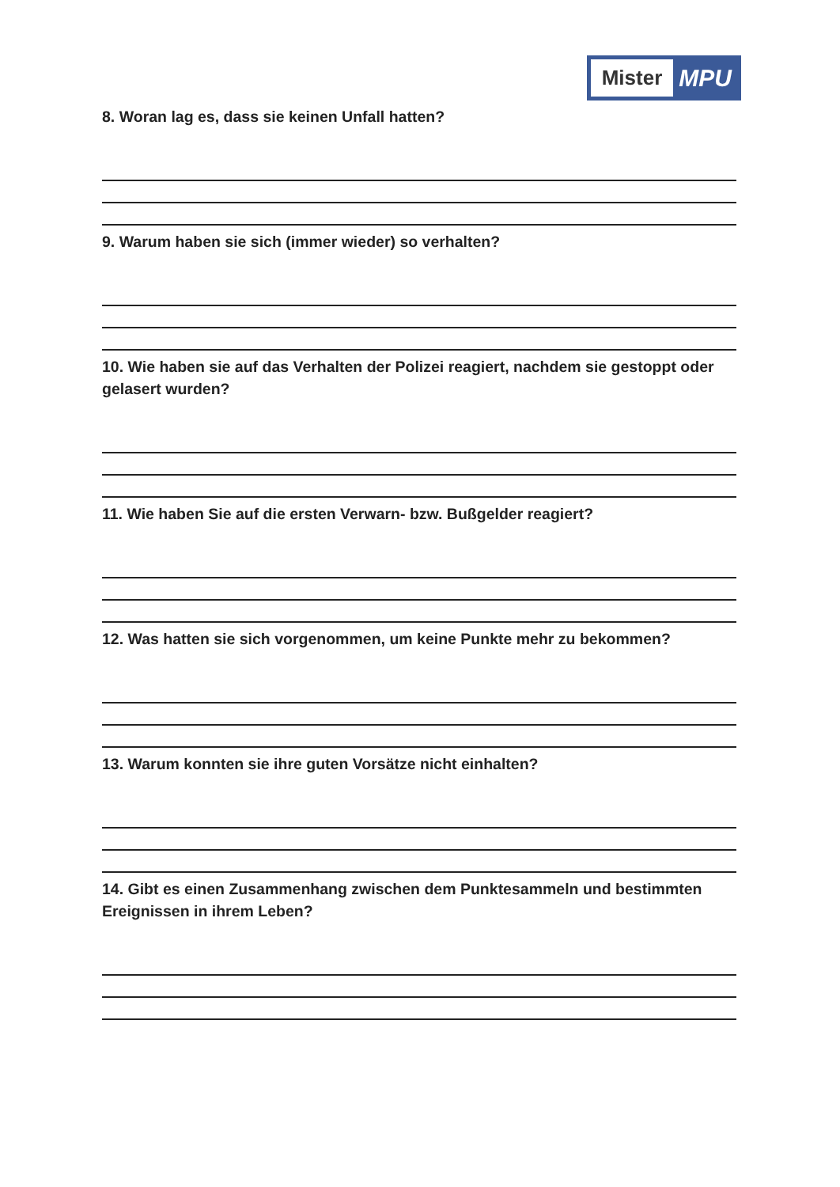Mister
MPU
8. Woran lag es, dass sie keinen Unfall hatten?
9. Warum haben sie sich (immer wieder) so verhalten?
10. Wie haben sie auf das Verhalten der Polizei reagiert, nachdem sie gestoppt oder gelasert wurden?
11. Wie haben Sie auf die ersten Verwarn- bzw. Bußgelder reagiert?
12. Was hatten sie sich vorgenommen, um keine Punkte mehr zu bekommen?
13. Warum konnten sie ihre guten Vorsätze nicht einhalten?
14. Gibt es einen Zusammenhang zwischen dem Punktesammeln und bestimmten Ereignissen in ihrem Leben?